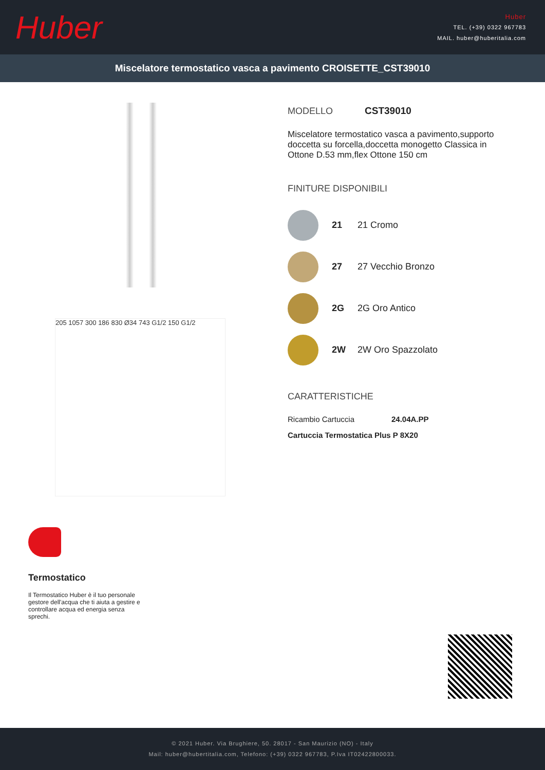Huber
Huber
TEL. (+39) 0322 967783
MAIL. huber@huberitalia.com
Miscelatore termostatico vasca a pavimento CROISETTE_CST39010
205 1057 300 186 830 Ø34 743 G1/2 150 G1/2
Termostatico
Il Termostatico Huber è il tuo personale gestore dell'acqua che ti aiuta a gestire e controllare acqua ed energia senza sprechi.
MODELLO CST39010
Miscelatore termostatico vasca a pavimento,supporto doccetta su forcella,doccetta monogetto Classica in Ottone D.53 mm,flex Ottone 150 cm
FINITURE DISPONIBILI
21 21 Cromo
27 27 Vecchio Bronzo
2G 2G Oro Antico
2W 2W Oro Spazzolato
CARATTERISTICHE
Ricambio Cartuccia 24.04A.PP
Cartuccia Termostatica Plus P 8X20
© 2021 Huber. Via Brughiere, 50. 28017 - San Maurizio (NO) - Italy
Mail: huber@hubertitalia.com, Telefono: (+39) 0322 967783, P.Iva IT02422800033.